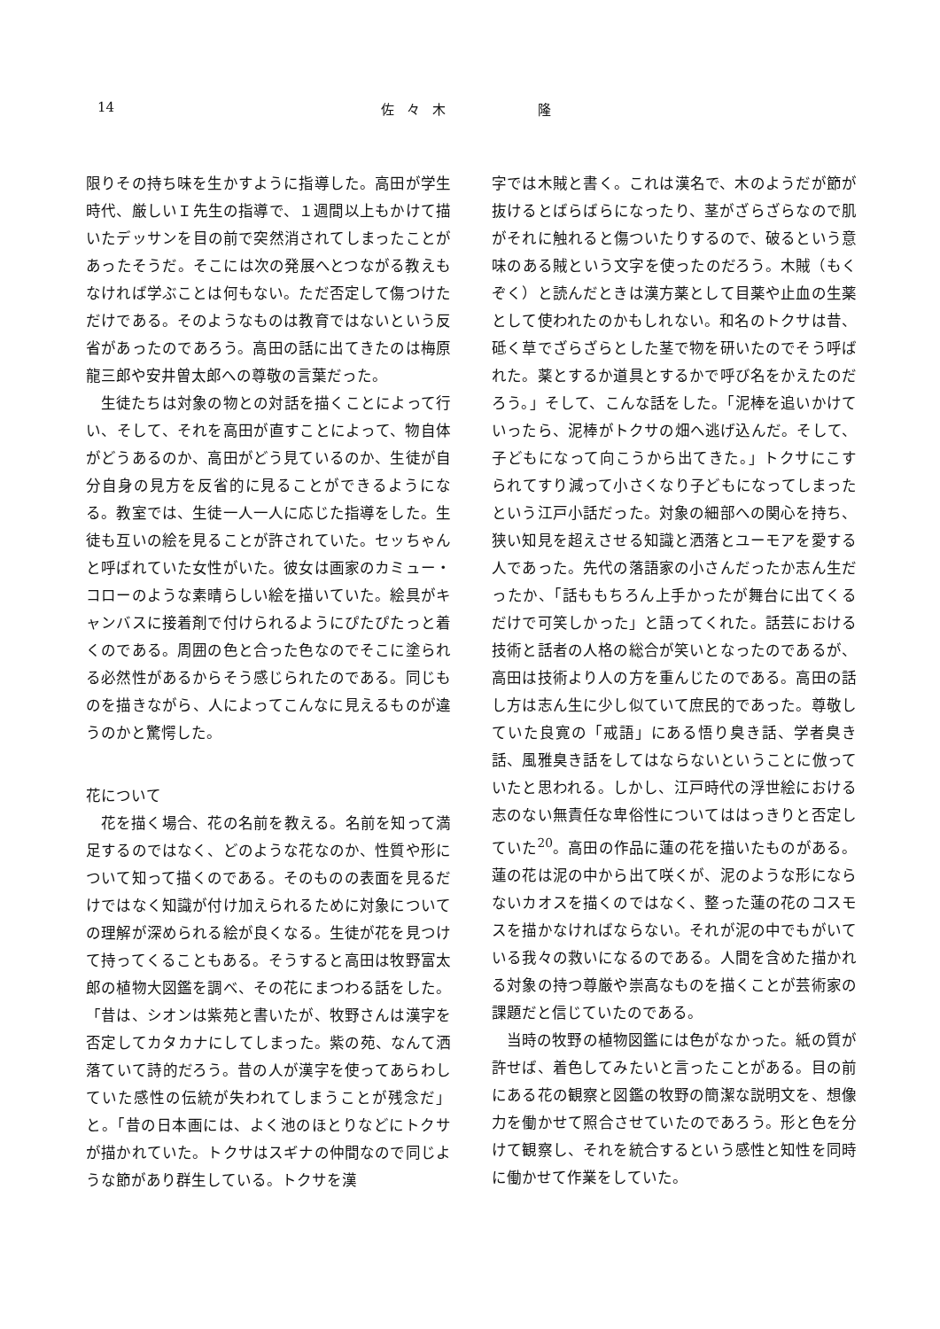14 佐々木 隆
限りその持ち味を生かすように指導した。高田が学生時代、厳しいＩ先生の指導で、１週間以上もかけて描いたデッサンを目の前で突然消されてしまったことがあったそうだ。そこには次の発展へとつながる教えもなければ学ぶことは何もない。ただ否定して傷つけただけである。そのようなものは教育ではないという反省があったのであろう。高田の話に出てきたのは梅原龍三郎や安井曽太郎への尊敬の言葉だった。
生徒たちは対象の物との対話を描くことによって行い、そして、それを高田が直すことによって、物自体がどうあるのか、高田がどう見ているのか、生徒が自分自身の見方を反省的に見ることができるようになる。教室では、生徒一人一人に応じた指導をした。生徒も互いの絵を見ることが許されていた。セッちゃんと呼ばれていた女性がいた。彼女は画家のカミュー・コローのような素晴らしい絵を描いていた。絵具がキャンバスに接着剤で付けられるようにぴたぴたっと着くのである。周囲の色と合った色なのでそこに塗られる必然性があるからそう感じられたのである。同じものを描きながら、人によってこんなに見えるものが違うのかと驚愕した。
花について
花を描く場合、花の名前を教える。名前を知って満足するのではなく、どのような花なのか、性質や形について知って描くのである。そのものの表面を見るだけではなく知識が付け加えられるために対象についての理解が深められる絵が良くなる。生徒が花を見つけて持ってくることもある。そうすると高田は牧野富太郎の植物大図鑑を調べ、その花にまつわる話をした。「昔は、シオンは紫苑と書いたが、牧野さんは漢字を否定してカタカナにしてしまった。紫の苑、なんて洒落ていて詩的だろう。昔の人が漢字を使ってあらわしていた感性の伝統が失われてしまうことが残念だ」と。「昔の日本画には、よく池のほとりなどにトクサが描かれていた。トクサはスギナの仲間なので同じような節があり群生している。トクサを漢
字では木賊と書く。これは漢名で、木のようだが節が抜けるとばらばらになったり、茎がざらざらなので肌がそれに触れると傷ついたりするので、破るという意味のある賊という文字を使ったのだろう。木賊（もくぞく）と読んだときは漢方薬として目薬や止血の生薬として使われたのかもしれない。和名のトクサは昔、砥く草でざらざらとした茎で物を研いたのでそう呼ばれた。薬とするか道具とするかで呼び名をかえたのだろう。」そして、こんな話をした。「泥棒を追いかけていったら、泥棒がトクサの畑へ逃げ込んだ。そして、子どもになって向こうから出てきた。」トクサにこすられてすり減って小さくなり子どもになってしまったという江戸小話だった。対象の細部への関心を持ち、狭い知見を超えさせる知識と洒落とユーモアを愛する人であった。先代の落語家の小さんだったか志ん生だったか、「話ももちろん上手かったが舞台に出てくるだけで可笑しかった」と語ってくれた。話芸における技術と話者の人格の総合が笑いとなったのであるが、高田は技術より人の方を重んじたのである。高田の話し方は志ん生に少し似ていて庶民的であった。尊敬していた良寛の「戒語」にある悟り臭き話、学者臭き話、風雅臭き話をしてはならないということに倣っていたと思われる。しかし、江戸時代の浮世絵における志のない無責任な卑俗性についてははっきりと否定していた<sup>20</sup>。高田の作品に蓮の花を描いたものがある。蓮の花は泥の中から出て咲くが、泥のような形にならないカオスを描くのではなく、整った蓮の花のコスモスを描かなければならない。それが泥の中でもがいている我々の救いになるのである。人間を含めた描かれる対象の持つ尊厳や崇高なものを描くことが芸術家の課題だと信じていたのである。
当時の牧野の植物図鑑には色がなかった。紙の質が許せば、着色してみたいと言ったことがある。目の前にある花の観察と図鑑の牧野の簡潔な説明文を、想像力を働かせて照合させていたのであろう。形と色を分けて観察し、それを統合するという感性と知性を同時に働かせて作業をしていた。